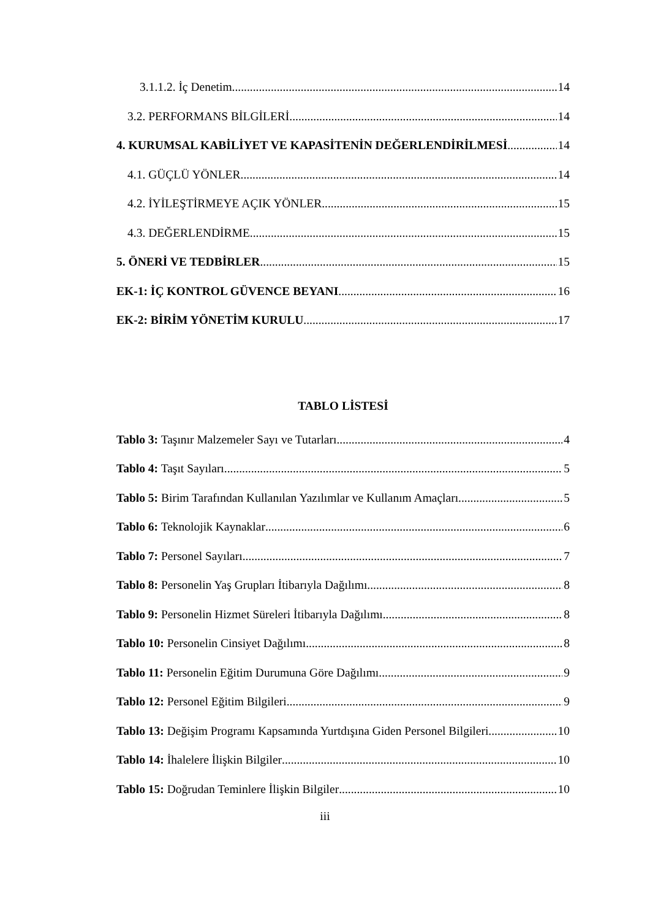3.1.1.2. İç Denetim 14
3.2. PERFORMANS BİLGİLERİ 14
4. KURUMSAL KABİLİYET VE KAPASİTENİN DEĞERLENDİRİLMESİ 14
4.1. GÜÇLÜ YÖNLER 14
4.2. İYİLEŞTİRMEYE AÇIK YÖNLER 15
4.3. DEĞERLENDİRME 15
5. ÖNERİ VE TEDBİRLER 15
EK-1: İÇ KONTROL GÜVENCE BEYANI 16
EK-2: BİRİM YÖNETİM KURULU 17
TABLO LİSTESİ
Tablo 3: Taşınır Malzemeler Sayı ve Tutarları 4
Tablo 4: Taşıt Sayıları 5
Tablo 5: Birim Tarafından Kullanılan Yazılımlar ve Kullanım Amaçları 5
Tablo 6: Teknolojik Kaynaklar 6
Tablo 7: Personel Sayıları 7
Tablo 8: Personelin Yaş Grupları İtibarıyla Dağılımı 8
Tablo 9: Personelin Hizmet Süreleri İtibarıyla Dağılımı 8
Tablo 10: Personelin Cinsiyet Dağılımı 8
Tablo 11: Personelin Eğitim Durumuna Göre Dağılımı 9
Tablo 12: Personel Eğitim Bilgileri 9
Tablo 13: Değişim Programı Kapsamında Yurtdışına Giden Personel Bilgileri 10
Tablo 14: İhalelere İlişkin Bilgiler 10
Tablo 15: Doğrudan Teminlere İlişkin Bilgiler 10
iii